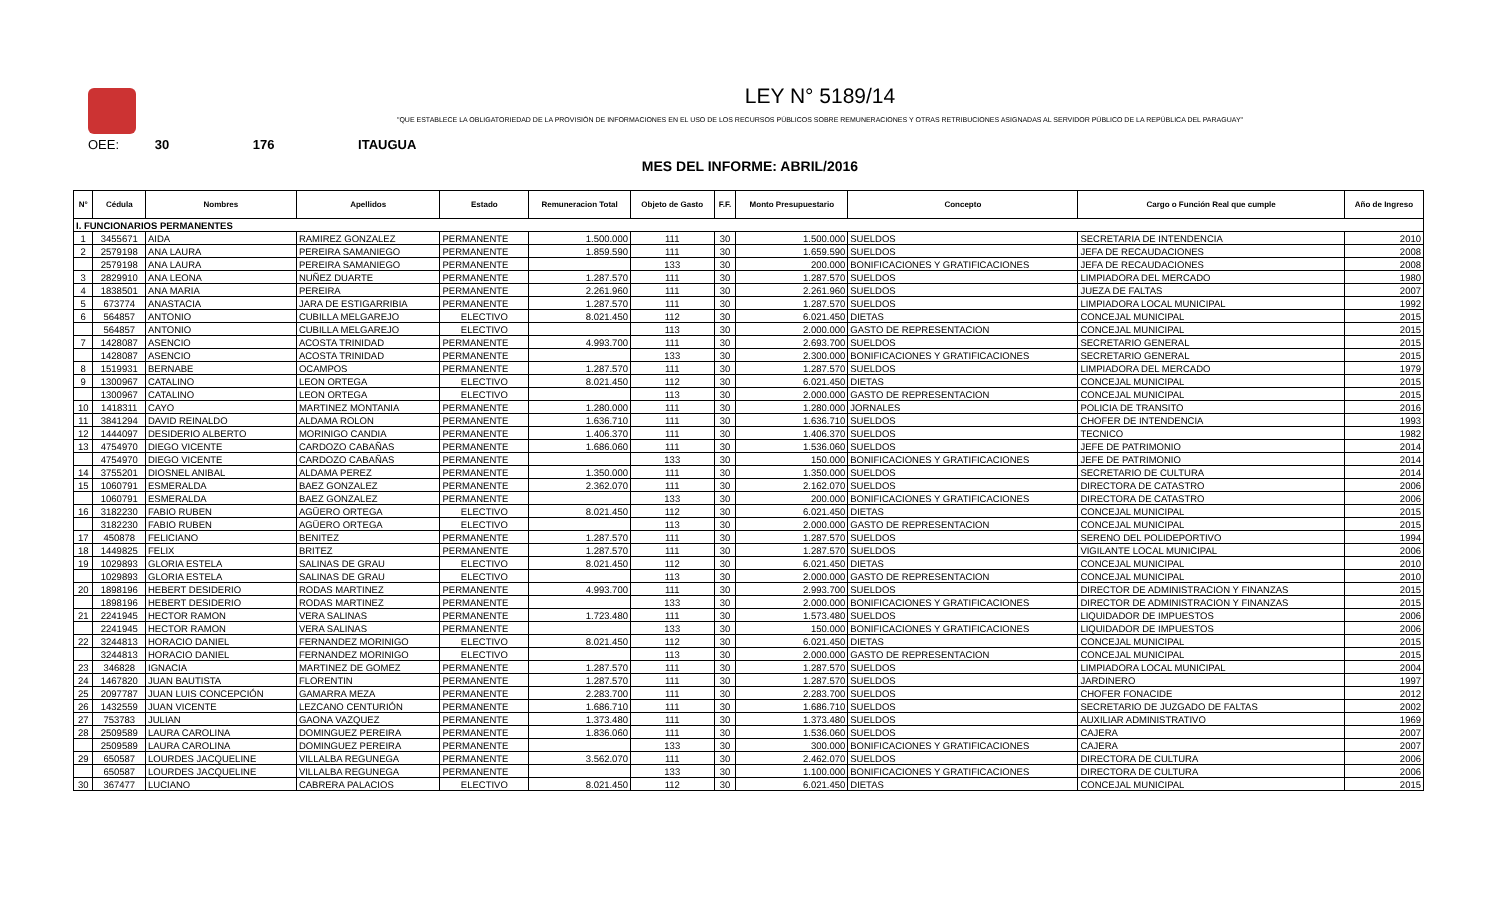LEY N° 5189/14
"QUE ESTABLECE LA OBLIGATORIEDAD DE LA PROVISIÓN DE INFORMACIONES EN EL USO DE LOS RECURSOS PÚBLICOS SOBRE REMUNERACIONES Y OTRAS RETRIBUCIONES ASIGNADAS AL SERVIDOR PÚBLICO DE LA REPÚBLICA DEL PARAGUAY"
OEE: 30 176 ITAUGUA
MES DEL INFORME: ABRIL/2016
| N° | Cédula | Nombres | Apellidos | Estado | Remuneracion Total | Objeto de Gasto | F.F. | Monto Presupuestario | Concepto | Cargo o Función Real que cumple | Año de Ingreso |
| --- | --- | --- | --- | --- | --- | --- | --- | --- | --- | --- | --- |
| I. FUNCIONARIOS PERMANENTES | | | | | | | | | | | |
| 1 | 3455671 | AIDA | RAMIREZ GONZALEZ | PERMANENTE | 1.500.000 | 111 | 30 | 1.500.000 | SUELDOS | SECRETARIA DE INTENDENCIA | 2010 |
| 2 | 2579198 | ANA LAURA | PEREIRA SAMANIEGO | PERMANENTE | 1.859.590 | 111 | 30 | 1.659.590 | SUELDOS | JEFA DE RECAUDACIONES | 2008 |
| | 2579198 | ANA LAURA | PEREIRA SAMANIEGO | PERMANENTE | | 133 | 30 | 200.000 | BONIFICACIONES Y GRATIFICACIONES | JEFA DE RECAUDACIONES | 2008 |
| 3 | 2829910 | ANA LEONA | NUÑEZ DUARTE | PERMANENTE | 1.287.570 | 111 | 30 | 1.287.570 | SUELDOS | LIMPIADORA DEL MERCADO | 1980 |
| 4 | 1838501 | ANA MARIA | PEREIRA | PERMANENTE | 2.261.960 | 111 | 30 | 2.261.960 | SUELDOS | JUEZA DE FALTAS | 2007 |
| 5 | 673774 | ANASTACIA | JARA DE ESTIGARRIBIA | PERMANENTE | 1.287.570 | 111 | 30 | 1.287.570 | SUELDOS | LIMPIADORA LOCAL MUNICIPAL | 1992 |
| 6 | 564857 | ANTONIO | CUBILLA MELGAREJO | ELECTIVO | 8.021.450 | 112 | 30 | 6.021.450 | DIETAS | CONCEJAL MUNICIPAL | 2015 |
| | 564857 | ANTONIO | CUBILLA MELGAREJO | ELECTIVO | | 113 | 30 | 2.000.000 | GASTO DE REPRESENTACION | CONCEJAL MUNICIPAL | 2015 |
| 7 | 1428087 | ASENCIO | ACOSTA TRINIDAD | PERMANENTE | 4.993.700 | 111 | 30 | 2.693.700 | SUELDOS | SECRETARIO GENERAL | 2015 |
| | 1428087 | ASENCIO | ACOSTA TRINIDAD | PERMANENTE | | 133 | 30 | 2.300.000 | BONIFICACIONES Y GRATIFICACIONES | SECRETARIO GENERAL | 2015 |
| 8 | 1519931 | BERNABE | OCAMPOS | PERMANENTE | 1.287.570 | 111 | 30 | 1.287.570 | SUELDOS | LIMPIADORA DEL MERCADO | 1979 |
| 9 | 1300967 | CATALINO | LEON ORTEGA | ELECTIVO | 8.021.450 | 112 | 30 | 6.021.450 | DIETAS | CONCEJAL MUNICIPAL | 2015 |
| | 1300967 | CATALINO | LEON ORTEGA | ELECTIVO | | 113 | 30 | 2.000.000 | GASTO DE REPRESENTACION | CONCEJAL MUNICIPAL | 2015 |
| 10 | 1418311 | CAYO | MARTINEZ MONTANIA | PERMANENTE | 1.280.000 | 111 | 30 | 1.280.000 | JORNALES | POLICIA DE TRANSITO | 2016 |
| 11 | 3841294 | DAVID REINALDO | ALDAMA ROLON | PERMANENTE | 1.636.710 | 111 | 30 | 1.636.710 | SUELDOS | CHOFER DE INTENDENCIA | 1993 |
| 12 | 1444097 | DESIDERIO ALBERTO | MORINIGO CANDIA | PERMANENTE | 1.406.370 | 111 | 30 | 1.406.370 | SUELDOS | TECNICO | 1982 |
| 13 | 4754970 | DIEGO VICENTE | CARDOZO CABAÑAS | PERMANENTE | 1.686.060 | 111 | 30 | 1.536.060 | SUELDOS | JEFE DE PATRIMONIO | 2014 |
| | 4754970 | DIEGO VICENTE | CARDOZO CABAÑAS | PERMANENTE | | 133 | 30 | 150.000 | BONIFICACIONES Y GRATIFICACIONES | JEFE DE PATRIMONIO | 2014 |
| 14 | 3755201 | DIOSNEL ANIBAL | ALDAMA PEREZ | PERMANENTE | 1.350.000 | 111 | 30 | 1.350.000 | SUELDOS | SECRETARIO DE CULTURA | 2014 |
| 15 | 1060791 | ESMERALDA | BAEZ GONZALEZ | PERMANENTE | 2.362.070 | 111 | 30 | 2.162.070 | SUELDOS | DIRECTORA DE CATASTRO | 2006 |
| | 1060791 | ESMERALDA | BAEZ GONZALEZ | PERMANENTE | | 133 | 30 | 200.000 | BONIFICACIONES Y GRATIFICACIONES | DIRECTORA DE CATASTRO | 2006 |
| 16 | 3182230 | FABIO RUBEN | AGÜERO ORTEGA | ELECTIVO | 8.021.450 | 112 | 30 | 6.021.450 | DIETAS | CONCEJAL MUNICIPAL | 2015 |
| | 3182230 | FABIO RUBEN | AGÜERO ORTEGA | ELECTIVO | | 113 | 30 | 2.000.000 | GASTO DE REPRESENTACION | CONCEJAL MUNICIPAL | 2015 |
| 17 | 450878 | FELICIANO | BENITEZ | PERMANENTE | 1.287.570 | 111 | 30 | 1.287.570 | SUELDOS | SERENO DEL POLIDEPORTIVO | 1994 |
| 18 | 1449825 | FELIX | BRITEZ | PERMANENTE | 1.287.570 | 111 | 30 | 1.287.570 | SUELDOS | VIGILANTE LOCAL MUNICIPAL | 2006 |
| 19 | 1029893 | GLORIA ESTELA | SALINAS DE GRAU | ELECTIVO | 8.021.450 | 112 | 30 | 6.021.450 | DIETAS | CONCEJAL MUNICIPAL | 2010 |
| | 1029893 | GLORIA ESTELA | SALINAS DE GRAU | ELECTIVO | | 113 | 30 | 2.000.000 | GASTO DE REPRESENTACION | CONCEJAL MUNICIPAL | 2010 |
| 20 | 1898196 | HEBERT DESIDERIO | RODAS MARTINEZ | PERMANENTE | 4.993.700 | 111 | 30 | 2.993.700 | SUELDOS | DIRECTOR DE ADMINISTRACION Y FINANZAS | 2015 |
| | 1898196 | HEBERT DESIDERIO | RODAS MARTINEZ | PERMANENTE | | 133 | 30 | 2.000.000 | BONIFICACIONES Y GRATIFICACIONES | DIRECTOR DE ADMINISTRACION Y FINANZAS | 2015 |
| 21 | 2241945 | HECTOR RAMON | VERA SALINAS | PERMANENTE | 1.723.480 | 111 | 30 | 1.573.480 | SUELDOS | LIQUIDADOR DE IMPUESTOS | 2006 |
| | 2241945 | HECTOR RAMON | VERA SALINAS | PERMANENTE | | 133 | 30 | 150.000 | BONIFICACIONES Y GRATIFICACIONES | LIQUIDADOR DE IMPUESTOS | 2006 |
| 22 | 3244813 | HORACIO DANIEL | FERNANDEZ MORINIGO | ELECTIVO | 8.021.450 | 112 | 30 | 6.021.450 | DIETAS | CONCEJAL MUNICIPAL | 2015 |
| | 3244813 | HORACIO DANIEL | FERNANDEZ MORINIGO | ELECTIVO | | 113 | 30 | 2.000.000 | GASTO DE REPRESENTACION | CONCEJAL MUNICIPAL | 2015 |
| 23 | 346828 | IGNACIA | MARTINEZ DE GOMEZ | PERMANENTE | 1.287.570 | 111 | 30 | 1.287.570 | SUELDOS | LIMPIADORA LOCAL MUNICIPAL | 2004 |
| 24 | 1467820 | JUAN BAUTISTA | FLORENTIN | PERMANENTE | 1.287.570 | 111 | 30 | 1.287.570 | SUELDOS | JARDINERO | 1997 |
| 25 | 2097787 | JUAN LUIS CONCEPCIÓN | GAMARRA MEZA | PERMANENTE | 2.283.700 | 111 | 30 | 2.283.700 | SUELDOS | CHOFER FONACIDE | 2012 |
| 26 | 1432559 | JUAN VICENTE | LEZCANO CENTURIÓN | PERMANENTE | 1.686.710 | 111 | 30 | 1.686.710 | SUELDOS | SECRETARIO DE JUZGADO DE FALTAS | 2002 |
| 27 | 753783 | JULIAN | GAONA VAZQUEZ | PERMANENTE | 1.373.480 | 111 | 30 | 1.373.480 | SUELDOS | AUXILIAR ADMINISTRATIVO | 1969 |
| 28 | 2509589 | LAURA CAROLINA | DOMINGUEZ PEREIRA | PERMANENTE | 1.836.060 | 111 | 30 | 1.536.060 | SUELDOS | CAJERA | 2007 |
| | 2509589 | LAURA CAROLINA | DOMINGUEZ PEREIRA | PERMANENTE | | 133 | 30 | 300.000 | BONIFICACIONES Y GRATIFICACIONES | CAJERA | 2007 |
| 29 | 650587 | LOURDES JACQUELINE | VILLALBA REGUNEGA | PERMANENTE | 3.562.070 | 111 | 30 | 2.462.070 | SUELDOS | DIRECTORA DE CULTURA | 2006 |
| | 650587 | LOURDES JACQUELINE | VILLALBA REGUNEGA | PERMANENTE | | 133 | 30 | 1.100.000 | BONIFICACIONES Y GRATIFICACIONES | DIRECTORA DE CULTURA | 2006 |
| 30 | 367477 | LUCIANO | CABRERA PALACIOS | ELECTIVO | 8.021.450 | 112 | 30 | 6.021.450 | DIETAS | CONCEJAL MUNICIPAL | 2015 |